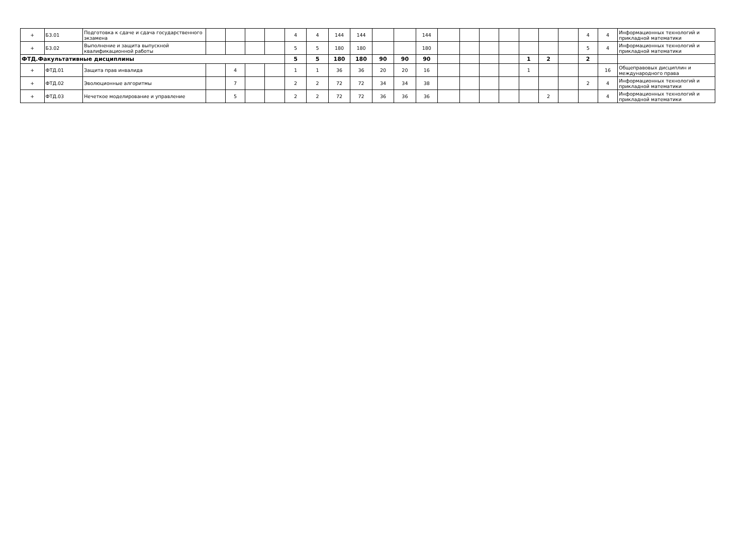| + | Б3.01 | Подготовка к сдаче и сдача государственного экзамена | | | | | 4 | 4 | 144 | 144 | | | 144 | | | | | | | | 4 | 4 | Информационных технологий и прикладной математики |
| + | Б3.02 | Выполнение и защита выпускной квалификационной работы | | | | | 5 | 5 | 180 | 180 | | | 180 | | | | | | | | 5 | 4 | Информационных технологий и прикладной математики |
| ФТД.Факультативные дисциплины | | | | | | | 5 | 5 | 180 | 180 | 90 | 90 | 90 | | | | | 1 | 2 | | 2 | | |
| + | ФТД.01 | Защита прав инвалида | | 4 | | | 1 | 1 | 36 | 36 | 20 | 20 | 16 | | | | | 1 | | | | 16 | Общеправовых дисциплин и международного права |
| + | ФТД.02 | Эволюционные алгоритмы | | 7 | | | 2 | 2 | 72 | 72 | 34 | 34 | 38 | | | | | | | | 2 | 4 | Информационных технологий и прикладной математики |
| + | ФТД.03 | Нечеткое моделирование и управление | | 5 | | | 2 | 2 | 72 | 72 | 36 | 36 | 36 | | | | | | 2 | | | 4 | Информационных технологий и прикладной математики |